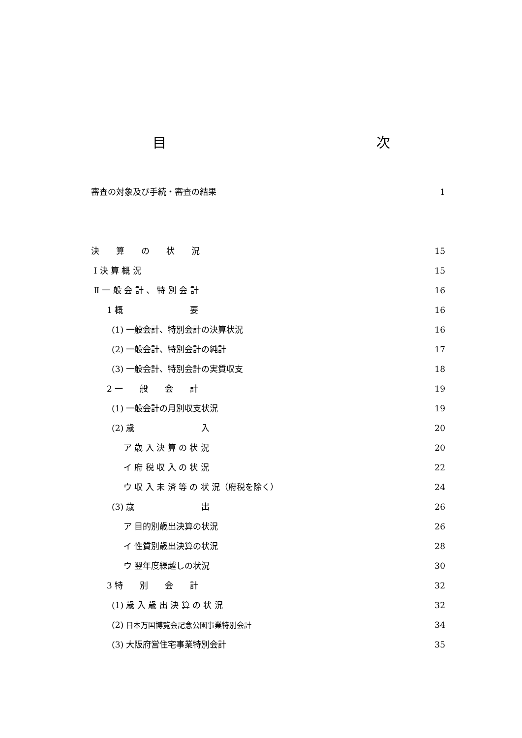目 次
審査の対象及び手続・審査の結果 1
決　　算　　の　　状　　況 15
Ⅰ 決 算 概 況 15
Ⅱ 一 般 会 計 、 特 別 会 計 16
1 概　　　　　　　　要 16
(1) 一般会計、特別会計の決算状況 16
(2) 一般会計、特別会計の純計 17
(3) 一般会計、特別会計の実質収支 18
2 一　　般　　会　　計 19
(1) 一般会計の月別収支状況 19
(2) 歳　　　　　　　　入 20
ア 歳 入 決 算 の 状 況 20
イ 府 税 収 入 の 状 況 22
ウ 収 入 未 済 等 の 状 況（府税を除く） 24
(3) 歳　　　　　　　　出 26
ア 目的別歳出決算の状況 26
イ 性質別歳出決算の状況 28
ウ 翌年度繰越しの状況 30
3 特　　別　　会　　計 32
(1) 歳 入 歳 出 決 算 の 状 況 32
(2) 日本万国博覧会記念公園事業特別会計 34
(3) 大阪府営住宅事業特別会計 35